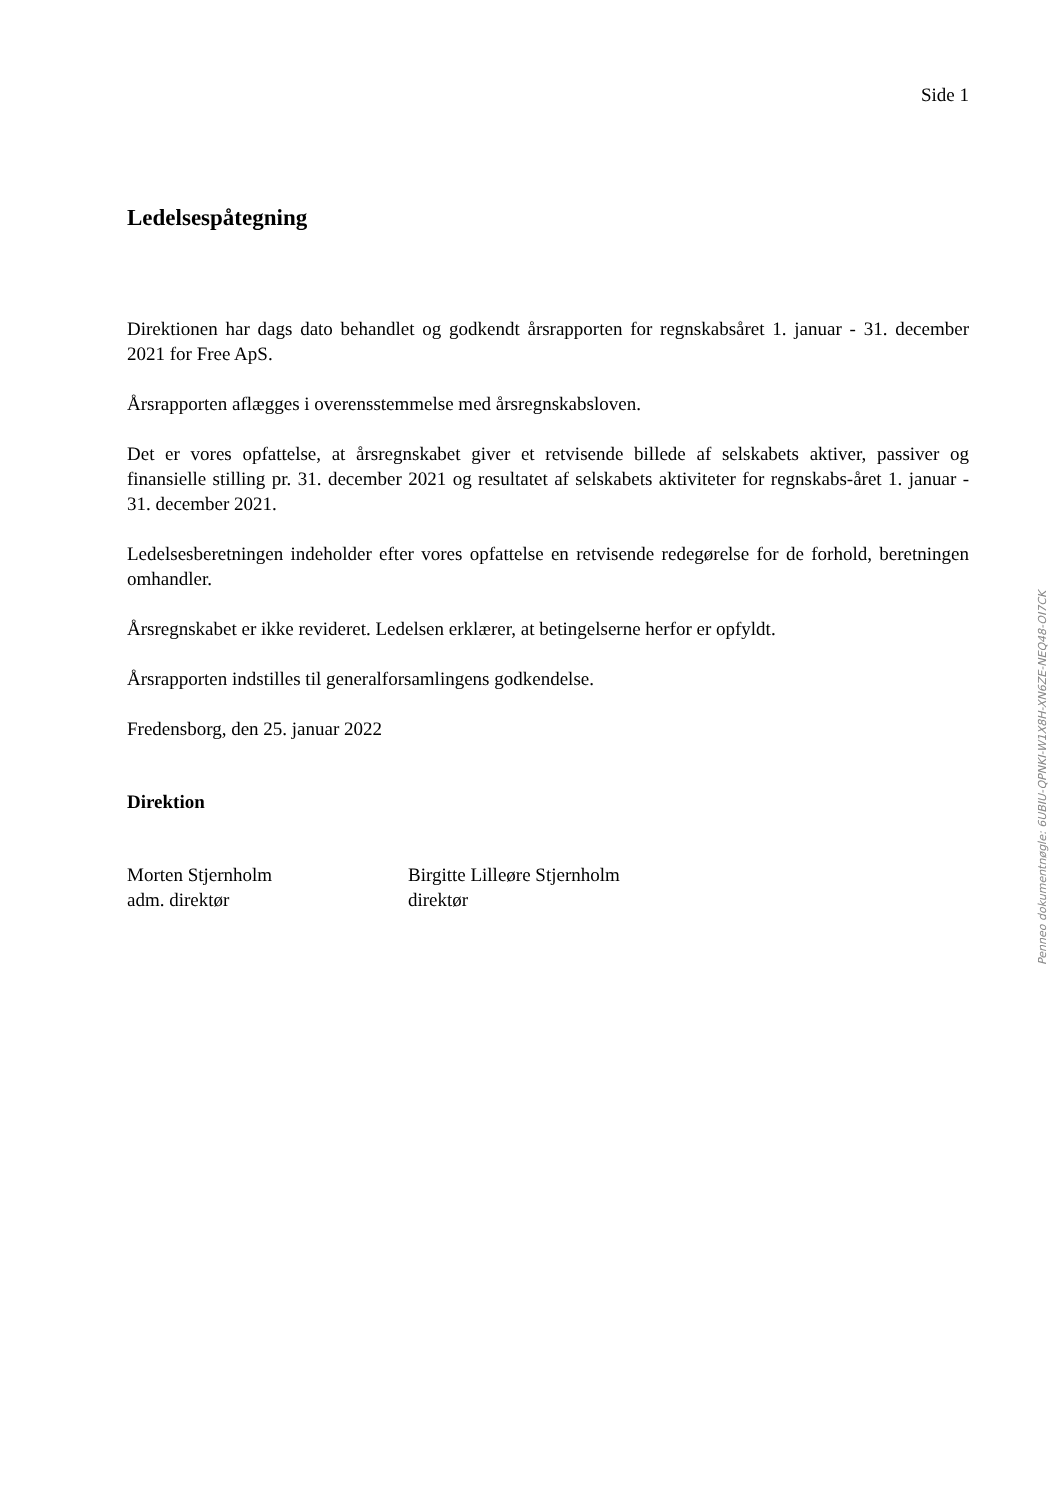Side 1
Ledelsespåtegning
Direktionen har dags dato behandlet og godkendt årsrapporten for regnskabsåret 1. januar - 31. december 2021 for Free ApS.
Årsrapporten aflægges i overensstemmelse med årsregnskabsloven.
Det er vores opfattelse, at årsregnskabet giver et retvisende billede af selskabets aktiver, passiver og finansielle stilling pr. 31. december 2021 og resultatet af selskabets aktiviteter for regnskabs-året 1. januar - 31. december 2021.
Ledelsesberetningen indeholder efter vores opfattelse en retvisende redegørelse for de forhold, beretningen omhandler.
Årsregnskabet er ikke revideret. Ledelsen erklærer, at betingelserne herfor er opfyldt.
Årsrapporten indstilles til generalforsamlingens godkendelse.
Fredensborg, den 25. januar 2022
Direktion
Morten Stjernholm
adm. direktør
Birgitte Lilleøre Stjernholm
direktør
Penneo dokumentnøgle: 6UBIU-QPNKI-W1X8H-XN6ZE-NEQ48-OI7CK